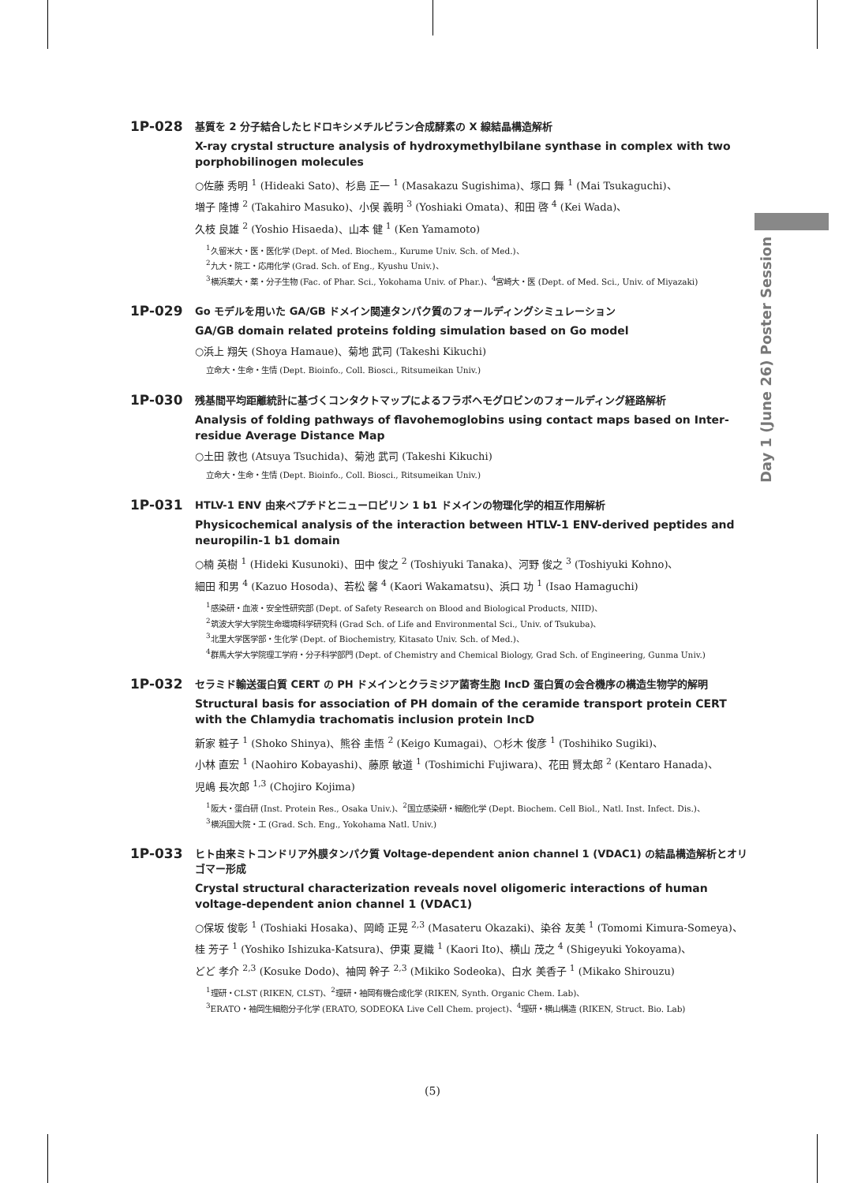Day 1 (June 26) Poster Session
1P-028
基質を 2 分子結合したヒドロキシメチルビラン合成酵素の X 線結晶構造解析
X-ray crystal structure analysis of hydroxymethylbilane synthase in complex with two porphobilinogen molecules
○佐藤 秀明 <sup>1</sup> (Hideaki Sato)、杉島 正一 <sup>1</sup> (Masakazu Sugishima)、塚口 舞 <sup>1</sup> (Mai Tsukaguchi)、
増子 隆博 <sup>2</sup> (Takahiro Masuko)、小俣 義明 <sup>3</sup> (Yoshiaki Omata)、和田 啓 <sup>4</sup> (Kei Wada)、
久枝 良雄 <sup>2</sup> (Yoshio Hisaeda)、山本 健 <sup>1</sup> (Ken Yamamoto)
<sup>1</sup> 久留米大・医・医化学 (Dept. of Med. Biochem., Kurume Univ. Sch. of Med.)、
<sup>2</sup> 九大・院工・応用化学 (Grad. Sch. of Eng., Kyushu Univ.)、
<sup>3</sup> 横浜薬大・薬・分子生物 (Fac. of Phar. Sci., Yokohama Univ. of Phar.)、<sup>4</sup>宮崎大・医 (Dept. of Med. Sci., Univ. of Miyazaki)
1P-029
Go モデルを用いた GA/GB ドメイン関連タンパク質のフォールディングシミュレーション
GA/GB domain related proteins folding simulation based on Go model
○浜上 翔矢 (Shoya Hamaue)、菊地 武司 (Takeshi Kikuchi)
立命大・生命・生情 (Dept. Bioinfo., Coll. Biosci., Ritsumeikan Univ.)
1P-030
残基間平均距離統計に基づくコンタクトマップによるフラボヘモグロビンのフォールディング経路解析
Analysis of folding pathways of flavohemoglobins using contact maps based on Inter-residue Average Distance Map
○土田 敦也 (Atsuya Tsuchida)、菊池 武司 (Takeshi Kikuchi)
立命大・生命・生情 (Dept. Bioinfo., Coll. Biosci., Ritsumeikan Univ.)
1P-031
HTLV-1 ENV 由来ペプチドとニューロピリン 1 b1 ドメインの物理化学的相互作用解析
Physicochemical analysis of the interaction between HTLV-1 ENV-derived peptides and neuropilin-1 b1 domain
○楠 英樹 <sup>1</sup> (Hideki Kusunoki)、田中 俊之 <sup>2</sup> (Toshiyuki Tanaka)、河野 俊之 <sup>3</sup> (Toshiyuki Kohno)、
細田 和男 <sup>4</sup> (Kazuo Hosoda)、若松 馨 <sup>4</sup> (Kaori Wakamatsu)、浜口 功 <sup>1</sup> (Isao Hamaguchi)
<sup>1</sup> 感染研・血液・安全性研究部 (Dept. of Safety Research on Blood and Biological Products, NIID)、
<sup>2</sup> 筑波大学大学院生命環境科学研究科 (Grad Sch. of Life and Environmental Sci., Univ. of Tsukuba)、
<sup>3</sup> 北里大学医学部・生化学 (Dept. of Biochemistry, Kitasato Univ. Sch. of Med.)、
<sup>4</sup> 群馬大学大学院理工学府・分子科学部門 (Dept. of Chemistry and Chemical Biology, Grad Sch. of Engineering, Gunma Univ.)
1P-032
セラミド輸送蛋白質 CERT の PH ドメインとクラミジア菌寄生胞 IncD 蛋白質の会合機序の構造生物学的解明
Structural basis for association of PH domain of the ceramide transport protein CERT with the Chlamydia trachomatis inclusion protein IncD
新家 粧子 <sup>1</sup> (Shoko Shinya)、熊谷 圭悟 <sup>2</sup> (Keigo Kumagai)、○杉木 俊彦 <sup>1</sup> (Toshihiko Sugiki)、
小林 直宏 <sup>1</sup> (Naohiro Kobayashi)、藤原 敏道 <sup>1</sup> (Toshimichi Fujiwara)、花田 賢太郎 <sup>2</sup> (Kentaro Hanada)、
児嶋 長次郎 <sup>1,3</sup> (Chojiro Kojima)
<sup>1</sup> 阪大・蛋白研 (Inst. Protein Res., Osaka Univ.)、<sup>2</sup>国立感染研・細胞化学 (Dept. Biochem. Cell Biol., Natl. Inst. Infect. Dis.)、
<sup>3</sup> 横浜国大院・工 (Grad. Sch. Eng., Yokohama Natl. Univ.)
1P-033
ヒト由来ミトコンドリア外膜タンパク質 Voltage-dependent anion channel 1 (VDAC1) の結晶構造解析とオリゴマー形成
Crystal structural characterization reveals novel oligomeric interactions of human voltage-dependent anion channel 1 (VDAC1)
○保坂 俊彰 <sup>1</sup> (Toshiaki Hosaka)、岡崎 正晃 <sup>2,3</sup> (Masateru Okazaki)、染谷 友美 <sup>1</sup> (Tomomi Kimura-Someya)、
桂 芳子 <sup>1</sup> (Yoshiko Ishizuka-Katsura)、伊東 夏織 <sup>1</sup> (Kaori Ito)、横山 茂之 <sup>4</sup> (Shigeyuki Yokoyama)、
どど 孝介 <sup>2,3</sup> (Kosuke Dodo)、袖岡 幹子 <sup>2,3</sup> (Mikiko Sodeoka)、白水 美香子 <sup>1</sup> (Mikako Shirouzu)
<sup>1</sup> 理研・CLST (RIKEN, CLST)、<sup>2</sup>理研・袖岡有機合成化学 (RIKEN, Synth. Organic Chem. Lab)、
<sup>3</sup> ERATO・袖岡生細胞分子化学 (ERATO, SODEOKA Live Cell Chem. project)、<sup>4</sup>理研・横山構造 (RIKEN, Struct. Bio. Lab)
(5)